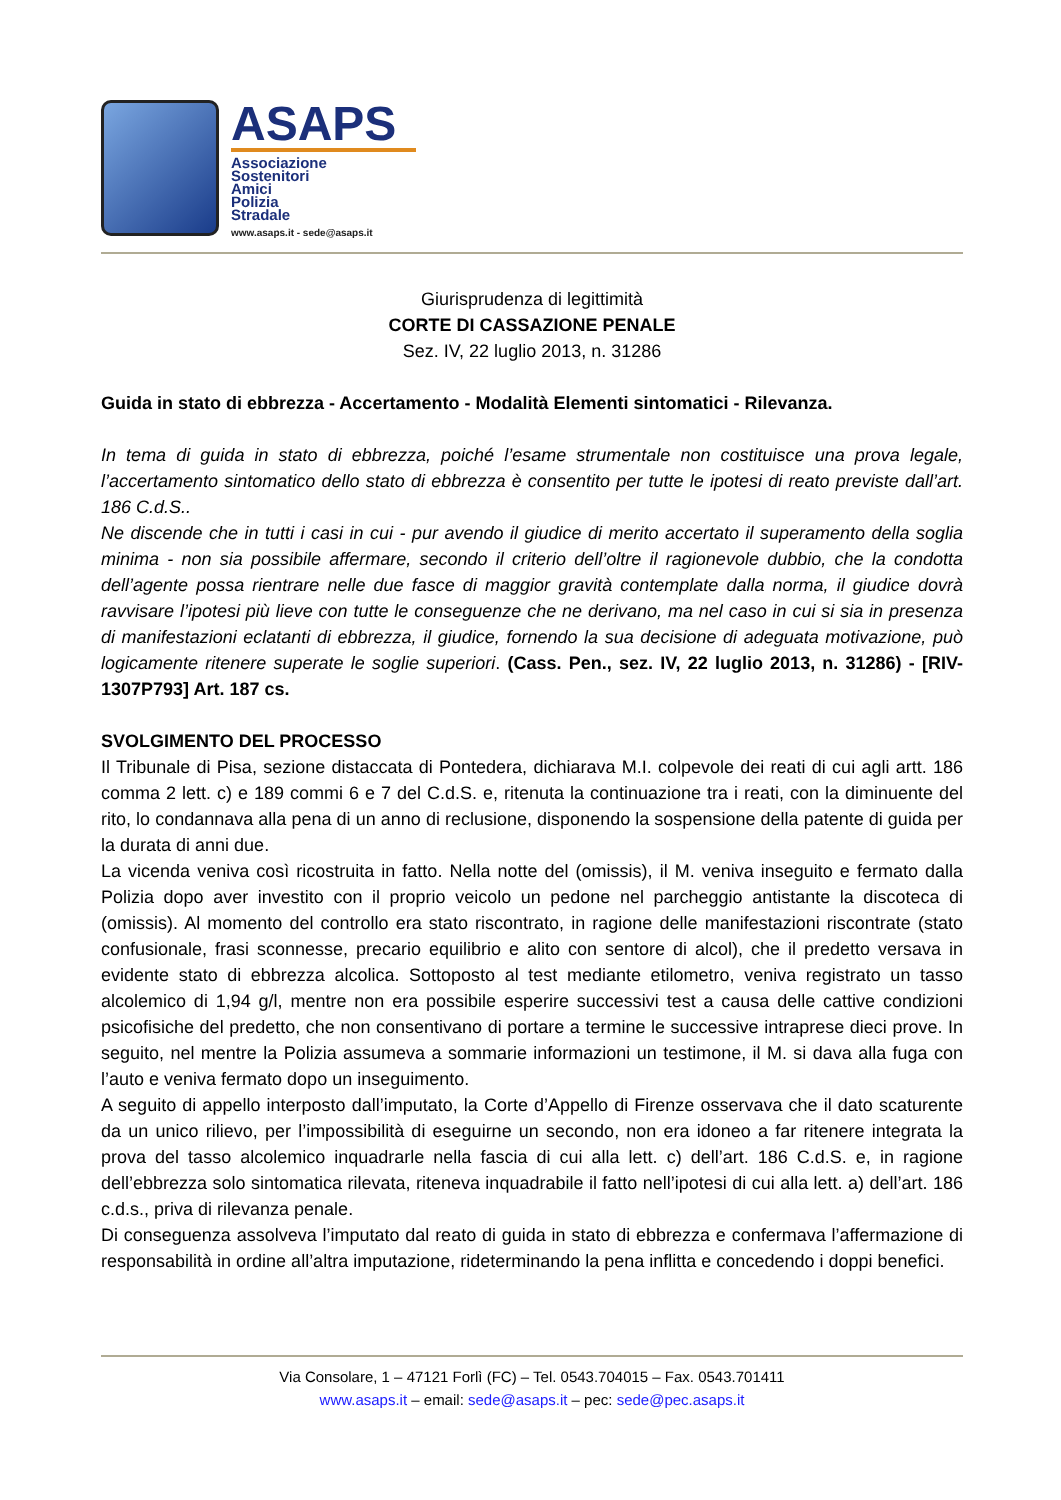ASAPS
Associazione
Sostenitori
Amici
Polizia
Stradale
www.asaps.it - sede@asaps.it
Giurisprudenza di legittimità
CORTE DI CASSAZIONE PENALE
Sez. IV, 22 luglio 2013, n. 31286
Guida in stato di ebbrezza - Accertamento - Modalità Elementi sintomatici - Rilevanza.
In tema di guida in stato di ebbrezza, poiché l’esame strumentale non costituisce una prova legale, l’accertamento sintomatico dello stato di ebbrezza è consentito per tutte le ipotesi di reato previste dall’art. 186 C.d.S..
Ne discende che in tutti i casi in cui - pur avendo il giudice di merito accertato il superamento della soglia minima - non sia possibile affermare, secondo il criterio dell’oltre il ragionevole dubbio, che la condotta dell’agente possa rientrare nelle due fasce di maggior gravità contemplate dalla norma, il giudice dovrà ravvisare l’ipotesi più lieve con tutte le conseguenze che ne derivano, ma nel caso in cui si sia in presenza di manifestazioni eclatanti di ebbrezza, il giudice, fornendo la sua decisione di adeguata motivazione, può logicamente ritenere superate le soglie superiori. (Cass. Pen., sez. IV, 22 luglio 2013, n. 31286) - [RIV-1307P793] Art. 187 cs.
SVOLGIMENTO DEL PROCESSO
Il Tribunale di Pisa, sezione distaccata di Pontedera, dichiarava M.I. colpevole dei reati di cui agli artt. 186 comma 2 lett. c) e 189 commi 6 e 7 del C.d.S. e, ritenuta la continuazione tra i reati, con la diminuente del rito, lo condannava alla pena di un anno di reclusione, disponendo la sospensione della patente di guida per la durata di anni due.
La vicenda veniva così ricostruita in fatto. Nella notte del (omissis), il M. veniva inseguito e fermato dalla Polizia dopo aver investito con il proprio veicolo un pedone nel parcheggio antistante la discoteca di (omissis). Al momento del controllo era stato riscontrato, in ragione delle manifestazioni riscontrate (stato confusionale, frasi sconnesse, precario equilibrio e alito con sentore di alcol), che il predetto versava in evidente stato di ebbrezza alcolica. Sottoposto al test mediante etilometro, veniva registrato un tasso alcolemico di 1,94 g/l, mentre non era possibile esperire successivi test a causa delle cattive condizioni psicofisiche del predetto, che non consentivano di portare a termine le successive intraprese dieci prove. In seguito, nel mentre la Polizia assumeva a sommarie informazioni un testimone, il M. si dava alla fuga con l’auto e veniva fermato dopo un inseguimento.
A seguito di appello interposto dall’imputato, la Corte d’Appello di Firenze osservava che il dato scaturente da un unico rilievo, per l’impossibilità di eseguirne un secondo, non era idoneo a far ritenere integrata la prova del tasso alcolemico inquadrarle nella fascia di cui alla lett. c) dell’art. 186 C.d.S. e, in ragione dell’ebbrezza solo sintomatica rilevata, riteneva inquadrabile il fatto nell’ipotesi di cui alla lett. a) dell’art. 186 c.d.s., priva di rilevanza penale.
Di conseguenza assolveva l’imputato dal reato di guida in stato di ebbrezza e confermava l’affermazione di responsabilità in ordine all’altra imputazione, rideterminando la pena inflitta e concedendo i doppi benefici.
Via Consolare, 1 – 47121 Forlì (FC) – Tel. 0543.704015 – Fax. 0543.701411
www.asaps.it – email: sede@asaps.it – pec: sede@pec.asaps.it